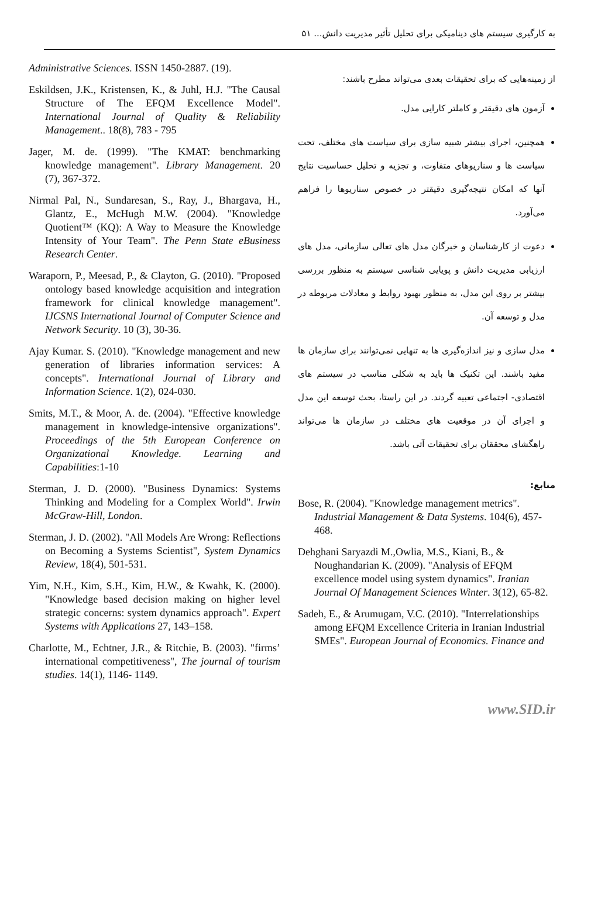به کارگیری سیستم های دینامیکی برای تحلیل تأثیر مدیریت دانش... ۵۱
از زمینه‌هایی که برای تحقیقات بعدی می‌تواند مطرح باشند:
آزمون های دقیقتر و کاملتر کارایی مدل.
همچنین، اجرای بیشتر شبیه سازی برای سیاست های مختلف، تحت سیاست ها و سناریوهای متفاوت، و تجزیه و تحلیل حساسیت نتایج آنها که امکان نتیجه‌گیری دقیقتر در خصوص سناریوها را فراهم می‌آورد.
دعوت از کارشناسان و خبرگان مدل های تعالی سازمانی، مدل های ارزیابی مدیریت دانش و پویایی شناسی سیستم به منظور بررسی بیشتر بر روی این مدل، به منظور بهبود روابط و معادلات مربوطه در مدل و توسعه آن.
مدل سازی و نیز اندازه‌گیری ها به تنهایی نمی‌توانند برای سازمان ها مفید باشند. این تکنیک ها باید به شکلی مناسب در سیستم های اقتصادی- اجتماعی تعبیه گردند. در این راستا، بحث توسعه این مدل و اجرای آن در موقعیت های مختلف در سازمان ها می‌تواند راهگشای محققان برای تحقیقات آتی باشد.
منابع:
Bose, R. (2004). "Knowledge management metrics". Industrial Management & Data Systems. 104(6), 457-468.
Dehghani Saryazdi M.,Owlia, M.S., Kiani, B., & Noughandarian K. (2009). "Analysis of EFQM excellence model using system dynamics". Iranian Journal Of Management Sciences Winter. 3(12), 65-82.
Sadeh, E., & Arumugam, V.C. (2010). "Interrelationships among EFQM Excellence Criteria in Iranian Industrial SMEs". European Journal of Economics. Finance and
Administrative Sciences. ISSN 1450-2887. (19).
Eskildsen, J.K., Kristensen, K., & Juhl, H.J. "The Causal Structure of The EFQM Excellence Model". International Journal of Quality & Reliability Management.. 18(8), 783 - 795
Jager, M. de. (1999). "The KMAT: benchmarking knowledge management". Library Management. 20 (7), 367-372.
Nirmal Pal, N., Sundaresan, S., Ray, J., Bhargava, H., Glantz, E., McHugh M.W. (2004). "Knowledge Quotient™ (KQ): A Way to Measure the Knowledge Intensity of Your Team". The Penn State eBusiness Research Center.
Waraporn, P., Meesad, P., & Clayton, G. (2010). "Proposed ontology based knowledge acquisition and integration framework for clinical knowledge management". IJCSNS International Journal of Computer Science and Network Security. 10 (3), 30-36.
Ajay Kumar. S. (2010). "Knowledge management and new generation of libraries information services: A concepts". International Journal of Library and Information Science. 1(2), 024-030.
Smits, M.T., & Moor, A. de. (2004). "Effective knowledge management in knowledge-intensive organizations". Proceedings of the 5th European Conference on Organizational Knowledge. Learning and Capabilities:1-10
Sterman, J. D. (2000). "Business Dynamics: Systems Thinking and Modeling for a Complex World". Irwin McGraw-Hill, London.
Sterman, J. D. (2002). "All Models Are Wrong: Reflections on Becoming a Systems Scientist", System Dynamics Review, 18(4), 501-531.
Yim, N.H., Kim, S.H., Kim, H.W., & Kwahk, K. (2000). "Knowledge based decision making on higher level strategic concerns: system dynamics approach". Expert Systems with Applications 27, 143–158.
Charlotte, M., Echtner, J.R., & Ritchie, B. (2003). "firms’ international competitiveness", The journal of tourism studies. 14(1), 1146- 1149.
www.SID.ir